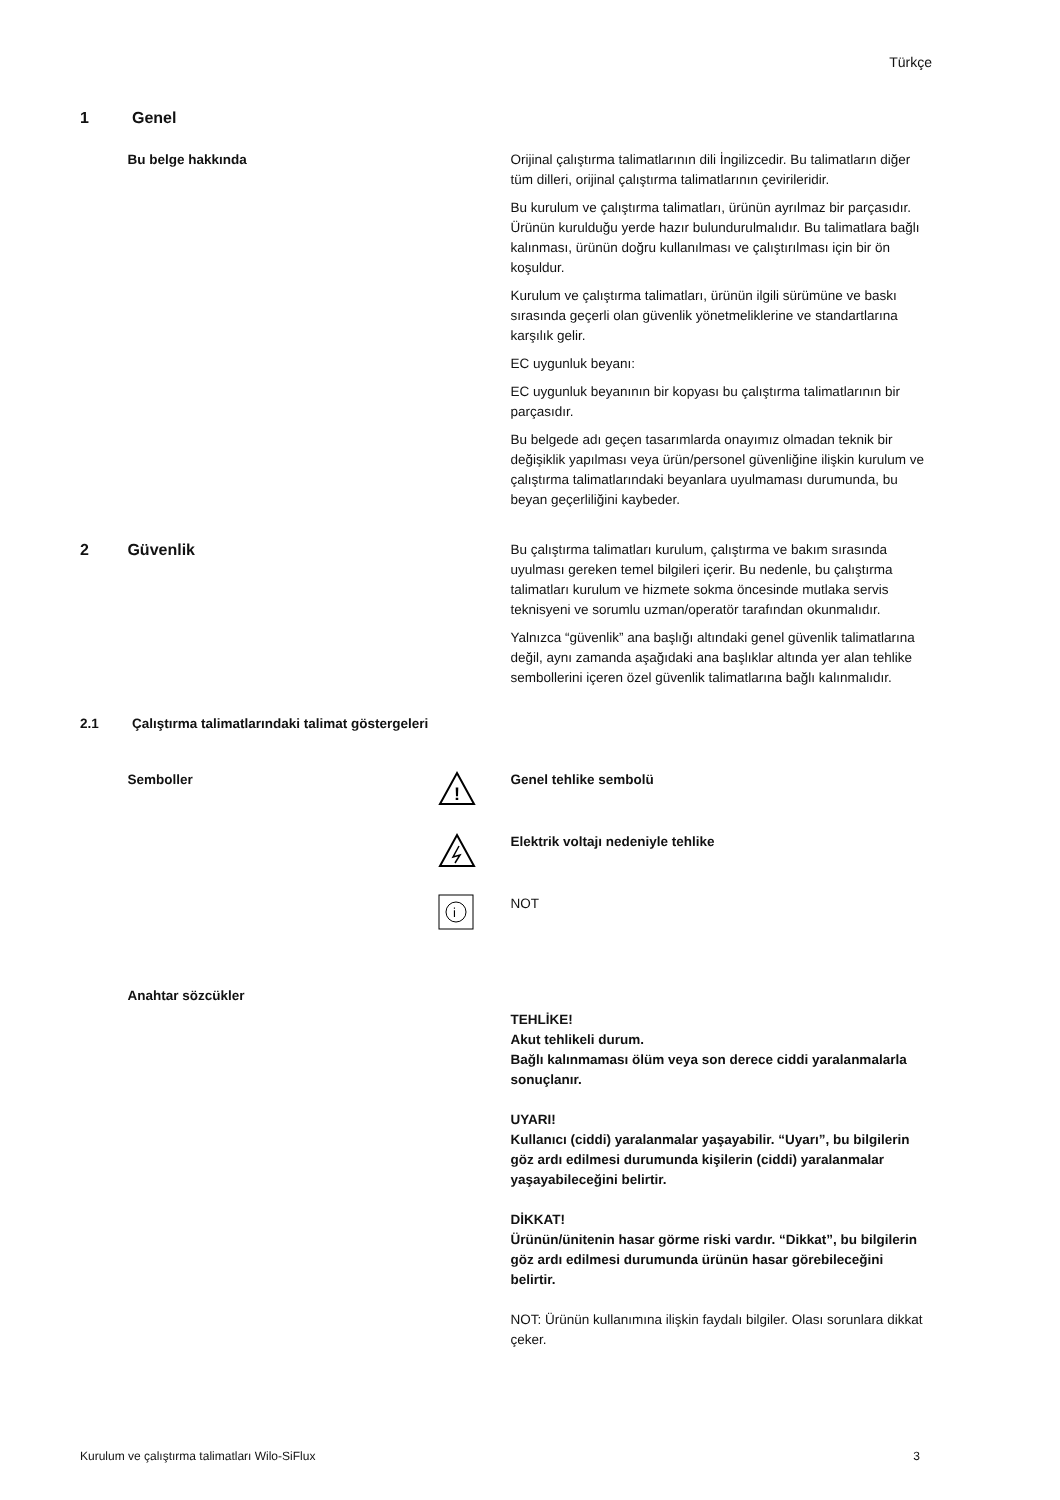Türkçe
1 Genel
Bu belge hakkında Orijinal çalıştırma talimatlarının dili İngilizcedir. Bu talimatların diğer tüm dilleri, orijinal çalıştırma talimatlarının çevirileridir.
Bu kurulum ve çalıştırma talimatları, ürünün ayrılmaz bir parçasıdır. Ürünün kurulduğu yerde hazır bulundurulmalıdır. Bu talimatlara bağlı kalınması, ürünün doğru kullanılması ve çalıştırılması için bir ön koşuldur.
Kurulum ve çalıştırma talimatları, ürünün ilgili sürümüne ve baskı sırasında geçerli olan güvenlik yönetmeliklerine ve standartlarına karşılık gelir.
EC uygunluk beyanı:
EC uygunluk beyanının bir kopyası bu çalıştırma talimatlarının bir parçasıdır.
Bu belgede adı geçen tasarımlarda onayımız olmadan teknik bir değişiklik yapılması veya ürün/personel güvenliğine ilişkin kurulum ve çalıştırma talimatlarındaki beyanlara uyulmaması durumunda, bu beyan geçerliliğini kaybeder.
2 Güvenlik
Bu çalıştırma talimatları kurulum, çalıştırma ve bakım sırasında uyulması gereken temel bilgileri içerir. Bu nedenle, bu çalıştırma talimatları kurulum ve hizmete sokma öncesinde mutlaka servis teknisyeni ve sorumlu uzman/operatör tarafından okunmalıdır.
Yalnızca “güvenlik” ana başlığı altındaki genel güvenlik talimatlarına değil, aynı zamanda aşağıdaki ana başlıklar altında yer alan tehlike sembollerini içeren özel güvenlik talimatlarına bağlı kalınmalıdır.
2.1 Çalıştırma talimatlarındaki talimat göstergeleri
Semboller
!
Genel tehlike sembolü
Elektrik voltajı nedeniyle tehlike
i
NOT
Anahtar sözcükler
TEHLİKE!
Akut tehlikeli durum.
Bağlı kalınmaması ölüm veya son derece ciddi yaralanmalarla sonuçlanır.
UYARI!
Kullanıcı (ciddi) yaralanmalar yaşayabilir. “Uyarı”, bu bilgilerin göz ardı edilmesi durumunda kişilerin (ciddi) yaralanmalar yaşayabileceğini belirtir.
DİKKAT!
Ürünün/ünitenin hasar görme riski vardır. “Dikkat”, bu bilgilerin göz ardı edilmesi durumunda ürünün hasar görebileceğini belirtir.
NOT: Ürünün kullanımına ilişkin faydalı bilgiler. Olası sorunlara dikkat çeker.
Kurulum ve çalıştırma talimatları Wilo-SiFlux 3